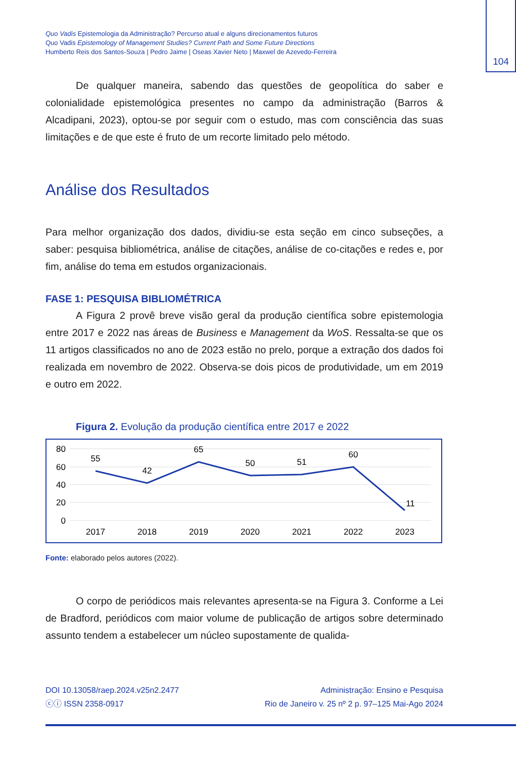104
Quo Vadis Epistemologia da Administração? Percurso atual e alguns direcionamentos futuros
Quo Vadis Epistemology of Management Studies? Current Path and Some Future Directions
Humberto Reis dos Santos-Souza | Pedro Jaime | Oseas Xavier Neto | Maxwel de Azevedo-Ferreira
De qualquer maneira, sabendo das questões de geopolítica do saber e colonialidade epistemológica presentes no campo da administração (Barros & Alcadipani, 2023), optou-se por seguir com o estudo, mas com consciência das suas limitações e de que este é fruto de um recorte limitado pelo método.
Análise dos Resultados
Para melhor organização dos dados, dividiu-se esta seção em cinco subseções, a saber: pesquisa bibliométrica, análise de citações, análise de co-citações e redes e, por fim, análise do tema em estudos organizacionais.
FASE 1: PESQUISA BIBLIOMÉTRICA
A Figura 2 provê breve visão geral da produção científica sobre epistemologia entre 2017 e 2022 nas áreas de Business e Management da WoS. Ressalta-se que os 11 artigos classificados no ano de 2023 estão no prelo, porque a extração dos dados foi realizada em novembro de 2022. Observa-se dois picos de produtividade, um em 2019 e outro em 2022.
Figura 2. Evolução da produção científica entre 2017 e 2022
80
60
40
20
0
55
42
65
50
51
60
11
2017
2018
2019
2020
2021
2022
2023
Fonte: elaborado pelos autores (2022).
O corpo de periódicos mais relevantes apresenta-se na Figura 3. Conforme a Lei de Bradford, periódicos com maior volume de publicação de artigos sobre determinado assunto tendem a estabelecer um núcleo supostamente de qualida-
DOI 10.13058/raep.2024.v25n2.2477
ⓒⓘ ISSN 2358-0917
Administração: Ensino e Pesquisa
Rio de Janeiro v. 25 nº 2 p. 97–125 Mai-Ago 2024